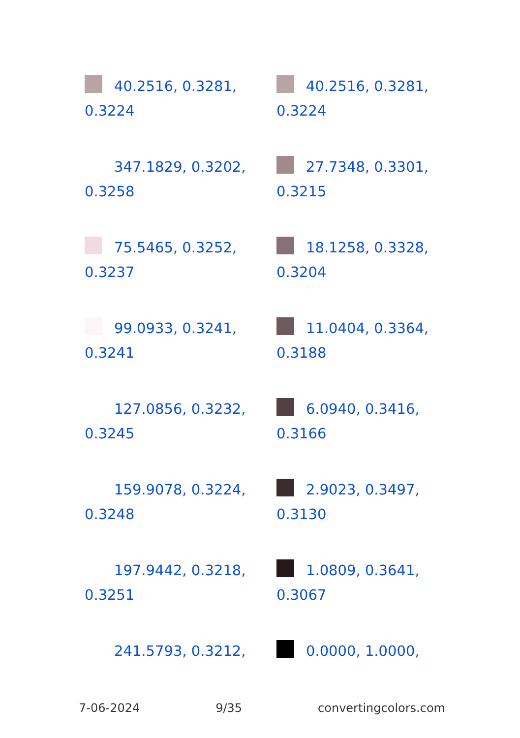40.2516, 0.3281, 0.3224
40.2516, 0.3281, 0.3224
347.1829, 0.3202, 0.3258
27.7348, 0.3301, 0.3215
75.5465, 0.3252, 0.3237
18.1258, 0.3328, 0.3204
99.0933, 0.3241, 0.3241
11.0404, 0.3364, 0.3188
127.0856, 0.3232, 0.3245
6.0940, 0.3416, 0.3166
159.9078, 0.3224, 0.3248
2.9023, 0.3497, 0.3130
197.9442, 0.3218, 0.3251
1.0809, 0.3641, 0.3067
241.5793, 0.3212,
0.0000, 1.0000,
7-06-2024 9/35 convertingcolors.com